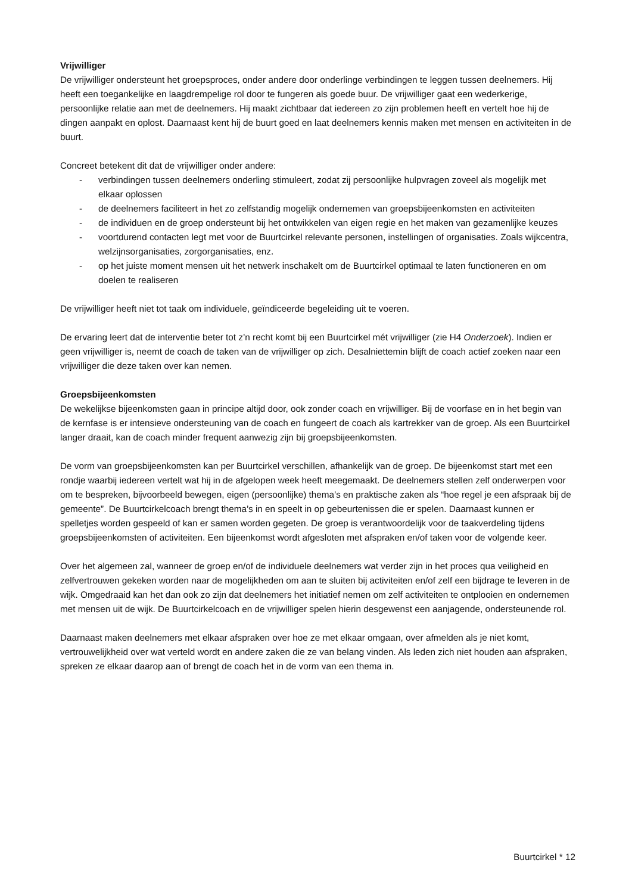Vrijwilliger
De vrijwilliger ondersteunt het groepsproces, onder andere door onderlinge verbindingen te leggen tussen deelnemers. Hij heeft een toegankelijke en laagdrempelige rol door te fungeren als goede buur. De vrijwilliger gaat een wederkerige, persoonlijke relatie aan met de deelnemers. Hij maakt zichtbaar dat iedereen zo zijn problemen heeft en vertelt hoe hij de dingen aanpakt en oplost. Daarnaast kent hij de buurt goed en laat deelnemers kennis maken met mensen en activiteiten in de buurt.
Concreet betekent dit dat de vrijwilliger onder andere:
- verbindingen tussen deelnemers onderling stimuleert, zodat zij persoonlijke hulpvragen zoveel als mogelijk met elkaar oplossen
- de deelnemers faciliteert in het zo zelfstandig mogelijk ondernemen van groepsbijeenkomsten en activiteiten
- de individuen en de groep ondersteunt bij het ontwikkelen van eigen regie en het maken van gezamenlijke keuzes
- voortdurend contacten legt met voor de Buurtcirkel relevante personen, instellingen of organisaties. Zoals wijkcentra, welzijnsorganisaties, zorgorganisaties, enz.
- op het juiste moment mensen uit het netwerk inschakelt om de Buurtcirkel optimaal te laten functioneren en om doelen te realiseren
De vrijwilliger heeft niet tot taak om individuele, geïndiceerde begeleiding uit te voeren.
De ervaring leert dat de interventie beter tot z’n recht komt bij een Buurtcirkel mét vrijwilliger (zie H4 Onderzoek). Indien er geen vrijwilliger is, neemt de coach de taken van de vrijwilliger op zich. Desalniettemin blijft de coach actief zoeken naar een vrijwilliger die deze taken over kan nemen.
Groepsbijeenkomsten
De wekelijkse bijeenkomsten gaan in principe altijd door, ook zonder coach en vrijwilliger. Bij de voorfase en in het begin van de kernfase is er intensieve ondersteuning van de coach en fungeert de coach als kartrekker van de groep. Als een Buurtcirkel langer draait, kan de coach minder frequent aanwezig zijn bij groepsbijeenkomsten.
De vorm van groepsbijeenkomsten kan per Buurtcirkel verschillen, afhankelijk van de groep. De bijeenkomst start met een rondje waarbij iedereen vertelt wat hij in de afgelopen week heeft meegemaakt. De deelnemers stellen zelf onderwerpen voor om te bespreken, bijvoorbeeld bewegen, eigen (persoonlijke) thema’s en praktische zaken als “hoe regel je een afspraak bij de gemeente”. De Buurtcirkelcoach brengt thema’s in en speelt in op gebeurtenissen die er spelen. Daarnaast kunnen er spelletjes worden gespeeld of kan er samen worden gegeten. De groep is verantwoordelijk voor de taakverdeling tijdens groepsbijeenkomsten of activiteiten. Een bijeenkomst wordt afgesloten met afspraken en/of taken voor de volgende keer.
Over het algemeen zal, wanneer de groep en/of de individuele deelnemers wat verder zijn in het proces qua veiligheid en zelfvertrouwen gekeken worden naar de mogelijkheden om aan te sluiten bij activiteiten en/of zelf een bijdrage te leveren in de wijk. Omgedraaid kan het dan ook zo zijn dat deelnemers het initiatief nemen om zelf activiteiten te ontplooien en ondernemen met mensen uit de wijk. De Buurtcirkelcoach en de vrijwilliger spelen hierin desgewenst een aanjagende, ondersteunende rol.
Daarnaast maken deelnemers met elkaar afspraken over hoe ze met elkaar omgaan, over afmelden als je niet komt, vertrouwelijkheid over wat verteld wordt en andere zaken die ze van belang vinden. Als leden zich niet houden aan afspraken, spreken ze elkaar daarop aan of brengt de coach het in de vorm van een thema in.
Buurtcirkel * 12